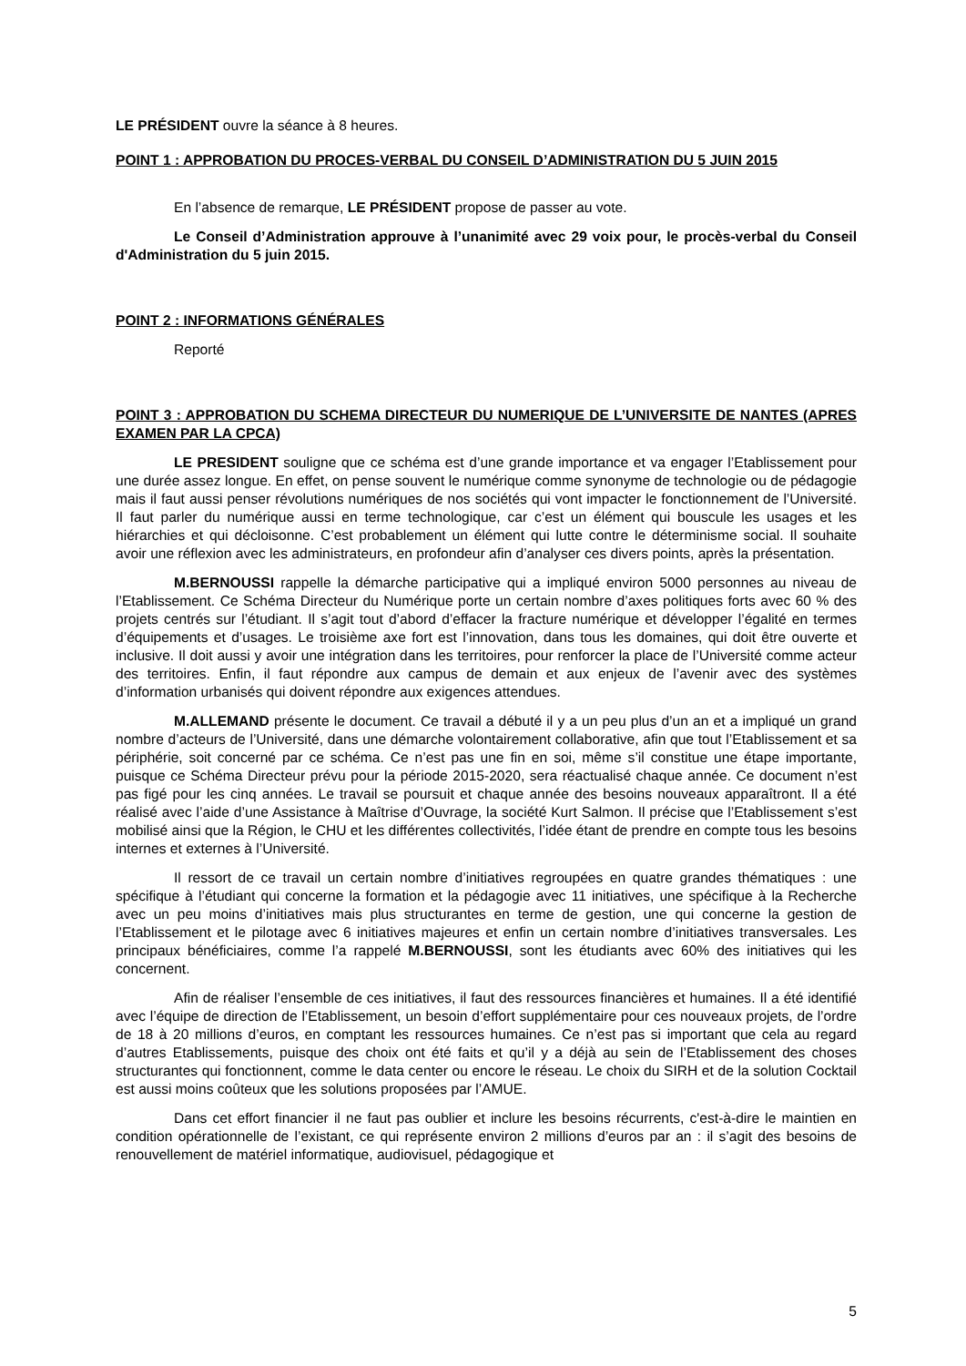LE PRÉSIDENT ouvre la séance à 8 heures.
POINT 1 : APPROBATION DU PROCES-VERBAL DU CONSEIL D’ADMINISTRATION DU 5 JUIN 2015
En l’absence de remarque, LE PRÉSIDENT propose de passer au vote.
Le Conseil d’Administration approuve à l’unanimité avec 29 voix pour, le procès-verbal du Conseil d'Administration du 5 juin 2015.
POINT 2 : INFORMATIONS GÉNÉRALES
Reporté
POINT 3 : APPROBATION DU SCHEMA DIRECTEUR DU NUMERIQUE DE L’UNIVERSITE DE NANTES (APRES EXAMEN PAR LA CPCA)
LE PRESIDENT souligne que ce schéma est d’une grande importance et va engager l’Etablissement pour une durée assez longue. En effet, on pense souvent le numérique comme synonyme de technologie ou de pédagogie mais il faut aussi penser révolutions numériques de nos sociétés qui vont impacter le fonctionnement de l’Université. Il faut parler du numérique aussi en terme technologique, car c’est un élément qui bouscule les usages et les hiérarchies et qui décloisonne. C’est probablement un élément qui lutte contre le déterminisme social. Il souhaite avoir une réflexion avec les administrateurs, en profondeur afin d’analyser ces divers points, après la présentation.
M.BERNOUSSI rappelle la démarche participative qui a impliqué environ 5000 personnes au niveau de l’Etablissement. Ce Schéma Directeur du Numérique porte un certain nombre d’axes politiques forts avec 60 % des projets centrés sur l’étudiant. Il s’agit tout d’abord d’effacer la fracture numérique et développer l’égalité en termes d’équipements et d’usages. Le troisième axe fort est l’innovation, dans tous les domaines, qui doit être ouverte et inclusive. Il doit aussi y avoir une intégration dans les territoires, pour renforcer la place de l’Université comme acteur des territoires. Enfin, il faut répondre aux campus de demain et aux enjeux de l’avenir avec des systèmes d’information urbanisés qui doivent répondre aux exigences attendues.
M.ALLEMAND présente le document. Ce travail a débuté il y a un peu plus d’un an et a impliqué un grand nombre d’acteurs de l’Université, dans une démarche volontairement collaborative, afin que tout l’Etablissement et sa périphérie, soit concerné par ce schéma. Ce n’est pas une fin en soi, même s’il constitue une étape importante, puisque ce Schéma Directeur prévu pour la période 2015-2020, sera réactualisé chaque année. Ce document n’est pas figé pour les cinq années. Le travail se poursuit et chaque année des besoins nouveaux apparaîtront. Il a été réalisé avec l’aide d’une Assistance à Maîtrise d’Ouvrage, la société Kurt Salmon. Il précise que l’Etablissement s’est mobilisé ainsi que la Région, le CHU et les différentes collectivités, l’idée étant de prendre en compte tous les besoins internes et externes à l’Université.
Il ressort de ce travail un certain nombre d’initiatives regroupées en quatre grandes thématiques : une spécifique à l’étudiant qui concerne la formation et la pédagogie avec 11 initiatives, une spécifique à la Recherche avec un peu moins d’initiatives mais plus structurantes en terme de gestion, une qui concerne la gestion de l’Etablissement et le pilotage avec 6 initiatives majeures et enfin un certain nombre d’initiatives transversales. Les principaux bénéficiaires, comme l’a rappelé M.BERNOUSSI, sont les étudiants avec 60% des initiatives qui les concernent.
Afin de réaliser l’ensemble de ces initiatives, il faut des ressources financières et humaines. Il a été identifié avec l’équipe de direction de l’Etablissement, un besoin d’effort supplémentaire pour ces nouveaux projets, de l’ordre de 18 à 20 millions d’euros, en comptant les ressources humaines. Ce n’est pas si important que cela au regard d’autres Etablissements, puisque des choix ont été faits et qu’il y a déjà au sein de l’Etablissement des choses structurantes qui fonctionnent, comme le data center ou encore le réseau. Le choix du SIRH et de la solution Cocktail est aussi moins coûteux que les solutions proposées par l’AMUE.
Dans cet effort financier il ne faut pas oublier et inclure les besoins récurrents, c'est-à-dire le maintien en condition opérationnelle de l’existant, ce qui représente environ 2 millions d’euros par an : il s’agit des besoins de renouvellement de matériel informatique, audiovisuel, pédagogique et
5